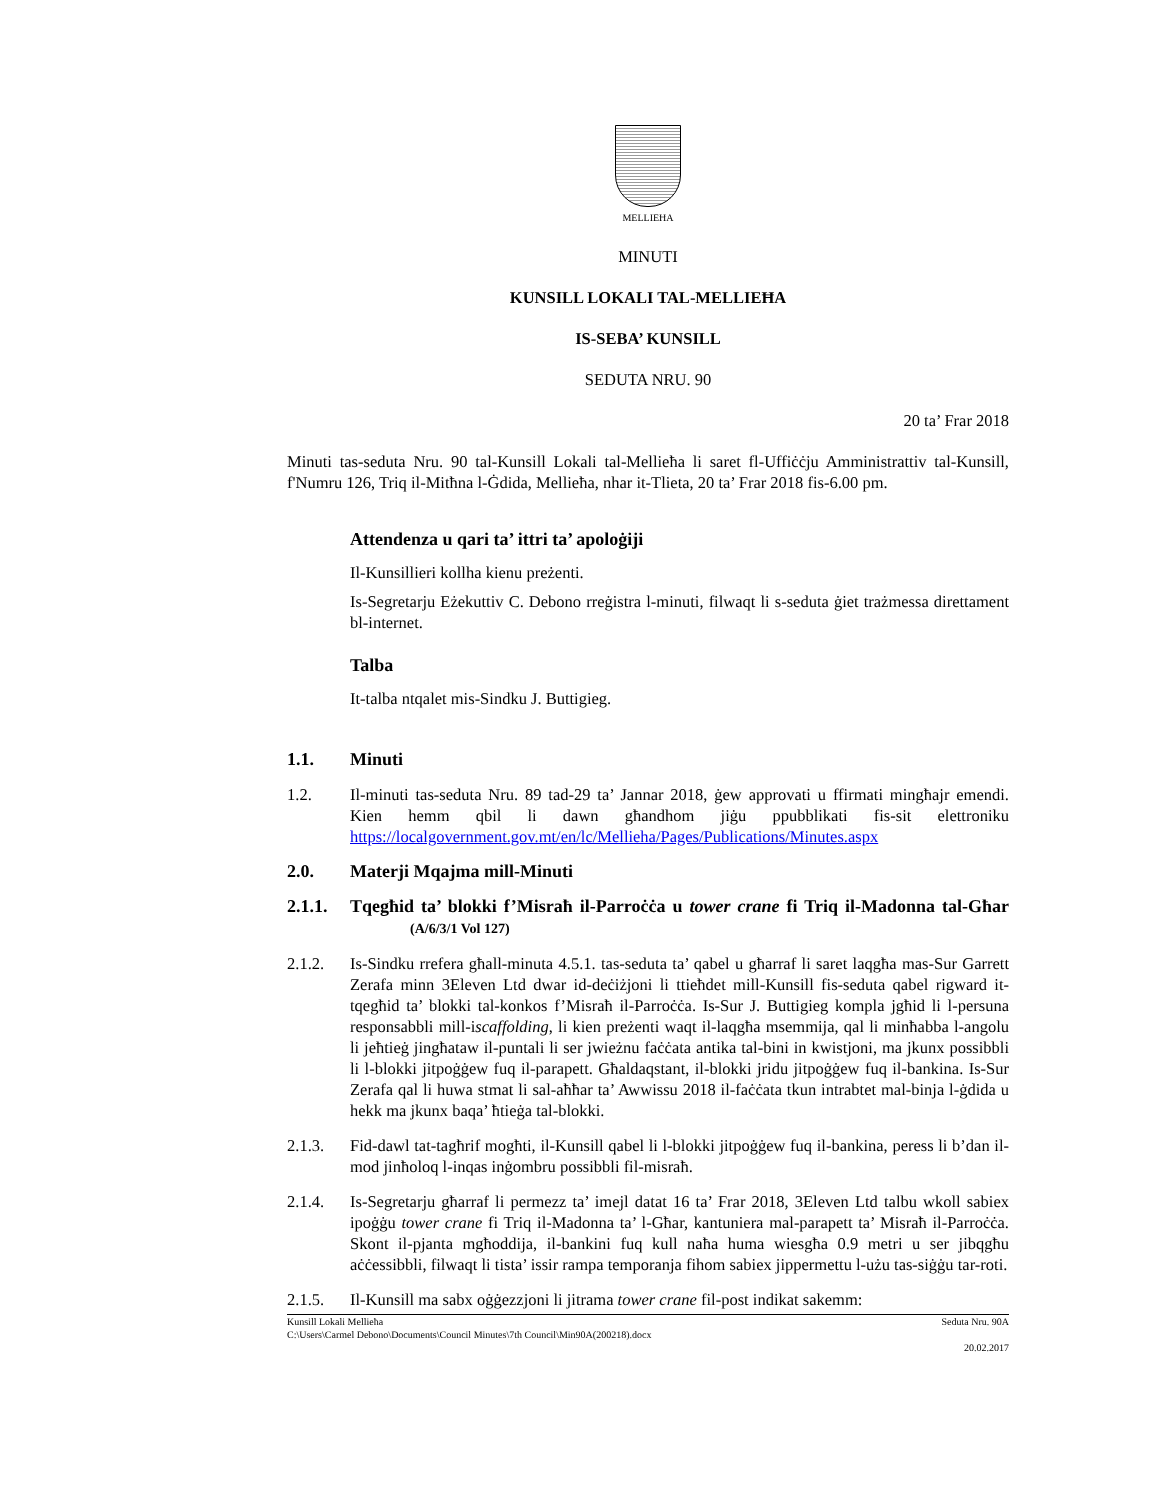MELLIEĦA
MINUTI
KUNSILL LOKALI TAL-MELLIEĦA
IS-SEBA’ KUNSILL
SEDUTA NRU. 90
20 ta’ Frar 2018
Minuti tas-seduta Nru. 90 tal-Kunsill Lokali tal-Mellieħa li saret fl-Uffiċċju Amministrattiv tal-Kunsill, f'Numru 126, Triq il-Mitħna l-Ġdida, Mellieħa, nhar it-Tlieta, 20 ta’ Frar 2018 fis-6.00 pm.
Attendenza u qari ta’ ittri ta’ apoloġiji
Il-Kunsillieri kollha kienu preżenti.
Is-Segretarju Eżekuttiv C. Debono rreġistra l-minuti, filwaqt li s-seduta ġiet trażmessa direttament bl-internet.
Talba
It-talba ntqalet mis-Sindku J. Buttigieg.
1.1. Minuti
1.2. Il-minuti tas-seduta Nru. 89 tad-29 ta’ Jannar 2018, ġew approvati u ffirmati mingħajr emendi. Kien hemm qbil li dawn għandhom jiġu ppubblikati fis-sit elettroniku https://localgovernment.gov.mt/en/lc/Mellieha/Pages/Publications/Minutes.aspx
2.0. Materji Mqajma mill-Minuti
2.1.1.
Tqegħid ta’ blokki f’Misraħ il-Parroċċa u tower crane fi Triq il-Madonna tal-Għar (A/6/3/1 Vol 127)
2.1.2. Is-Sindku rrefera għall-minuta 4.5.1. tas-seduta ta’ qabel u għarraf li saret laqgħa mas-Sur Garrett Zerafa minn 3Eleven Ltd dwar id-deċiżjoni li ttieħdet mill-Kunsill fis-seduta qabel rigward it-tqegħid ta’ blokki tal-konkos f’Misraħ il-Parroċċa. Is-Sur J. Buttigieg kompla jgħid li l-persuna responsabbli mill-iscaffolding, li kien preżenti waqt il-laqgħa msemmija, qal li minħabba l-angolu li jeħtieġ jingħataw il-puntali li ser jwieżnu faċċata antika tal-bini in kwistjoni, ma jkunx possibbli li l-blokki jitpoġġew fuq il-parapett. Għaldaqstant, il-blokki jridu jitpoġġew fuq il-bankina. Is-Sur Zerafa qal li huwa stmat li sal-aħħar ta’ Awwissu 2018 il-faċċata tkun intrabtet mal-binja l-ġdida u hekk ma jkunx baqa’ ħtieġa tal-blokki.
2.1.3. Fid-dawl tat-tagħrif mogħti, il-Kunsill qabel li l-blokki jitpoġġew fuq il-bankina, peress li b’dan il-mod jinħoloq l-inqas inġombru possibbli fil-misraħ.
2.1.4. Is-Segretarju għarraf li permezz ta’ imejl datat 16 ta’ Frar 2018, 3Eleven Ltd talbu wkoll sabiex ipoġġu tower crane fi Triq il-Madonna ta’ l-Għar, kantuniera mal-parapett ta’ Misraħ il-Parroċċa. Skont il-pjanta mgħoddija, il-bankini fuq kull naħa huma wiesgħa 0.9 metri u ser jibqgħu aċċessibbli, filwaqt li tista’ issir rampa temporanja fihom sabiex jippermettu l-użu tas-siġġu tar-roti.
2.1.5. Il-Kunsill ma sabx oġġezzjoni li jitrama tower crane fil-post indikat sakemm:
Kunsill Lokali Mellieħa Seduta Nru. 90A
C:\Users\Carmel Debono\Documents\Council Minutes\7th Council\Min90A(200218).docx
20.02.2017